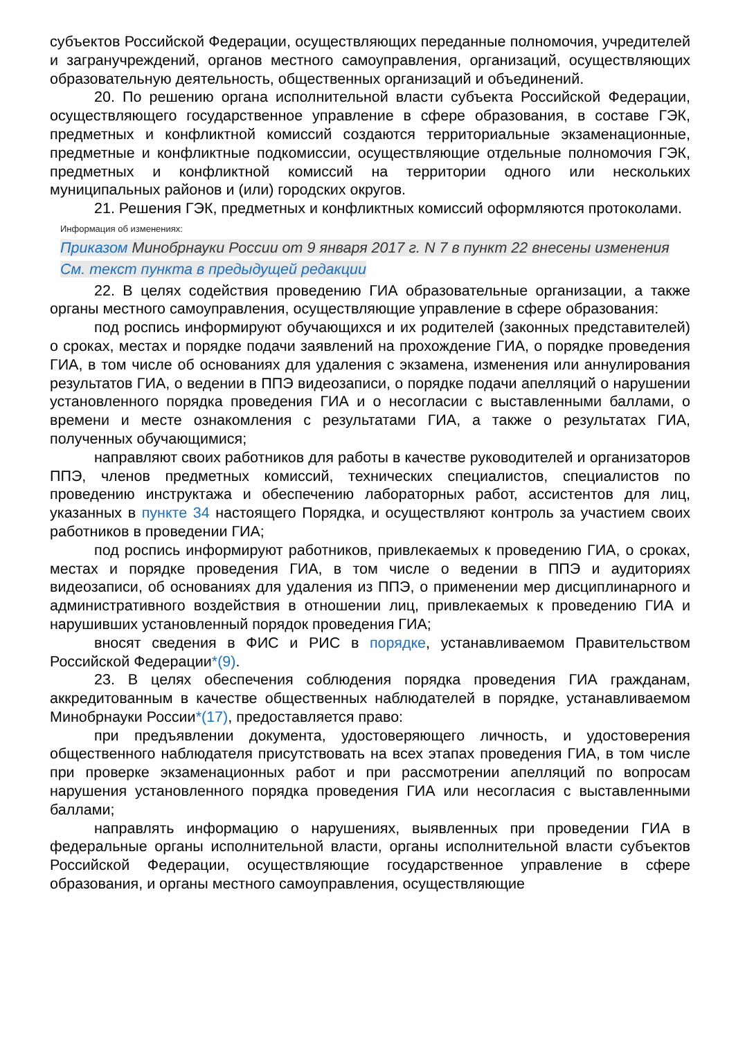субъектов Российской Федерации, осуществляющих переданные полномочия, учредителей и загранучреждений, органов местного самоуправления, организаций, осуществляющих образовательную деятельность, общественных организаций и объединений.
20. По решению органа исполнительной власти субъекта Российской Федерации, осуществляющего государственное управление в сфере образования, в составе ГЭК, предметных и конфликтной комиссий создаются территориальные экзаменационные, предметные и конфликтные подкомиссии, осуществляющие отдельные полномочия ГЭК, предметных и конфликтной комиссий на территории одного или нескольких муниципальных районов и (или) городских округов.
21. Решения ГЭК, предметных и конфликтных комиссий оформляются протоколами.
Информация об изменениях:
Приказом Минобрнауки России от 9 января 2017 г. N 7 в пункт 22 внесены изменения
См. текст пункта в предыдущей редакции
22. В целях содействия проведению ГИА образовательные организации, а также органы местного самоуправления, осуществляющие управление в сфере образования:
под роспись информируют обучающихся и их родителей (законных представителей) о сроках, местах и порядке подачи заявлений на прохождение ГИА, о порядке проведения ГИА, в том числе об основаниях для удаления с экзамена, изменения или аннулирования результатов ГИА, о ведении в ППЭ видеозаписи, о порядке подачи апелляций о нарушении установленного порядка проведения ГИА и о несогласии с выставленными баллами, о времени и месте ознакомления с результатами ГИА, а также о результатах ГИА, полученных обучающимися;
направляют своих работников для работы в качестве руководителей и организаторов ППЭ, членов предметных комиссий, технических специалистов, специалистов по проведению инструктажа и обеспечению лабораторных работ, ассистентов для лиц, указанных в пункте 34 настоящего Порядка, и осуществляют контроль за участием своих работников в проведении ГИА;
под роспись информируют работников, привлекаемых к проведению ГИА, о сроках, местах и порядке проведения ГИА, в том числе о ведении в ППЭ и аудиториях видеозаписи, об основаниях для удаления из ППЭ, о применении мер дисциплинарного и административного воздействия в отношении лиц, привлекаемых к проведению ГИА и нарушивших установленный порядок проведения ГИА;
вносят сведения в ФИС и РИС в порядке, устанавливаемом Правительством Российской Федерации*(9).
23. В целях обеспечения соблюдения порядка проведения ГИА гражданам, аккредитованным в качестве общественных наблюдателей в порядке, устанавливаемом Минобрнауки России*(17), предоставляется право:
при предъявлении документа, удостоверяющего личность, и удостоверения общественного наблюдателя присутствовать на всех этапах проведения ГИА, в том числе при проверке экзаменационных работ и при рассмотрении апелляций по вопросам нарушения установленного порядка проведения ГИА или несогласия с выставленными баллами;
направлять информацию о нарушениях, выявленных при проведении ГИА в федеральные органы исполнительной власти, органы исполнительной власти субъектов Российской Федерации, осуществляющие государственное управление в сфере образования, и органы местного самоуправления, осуществляющие